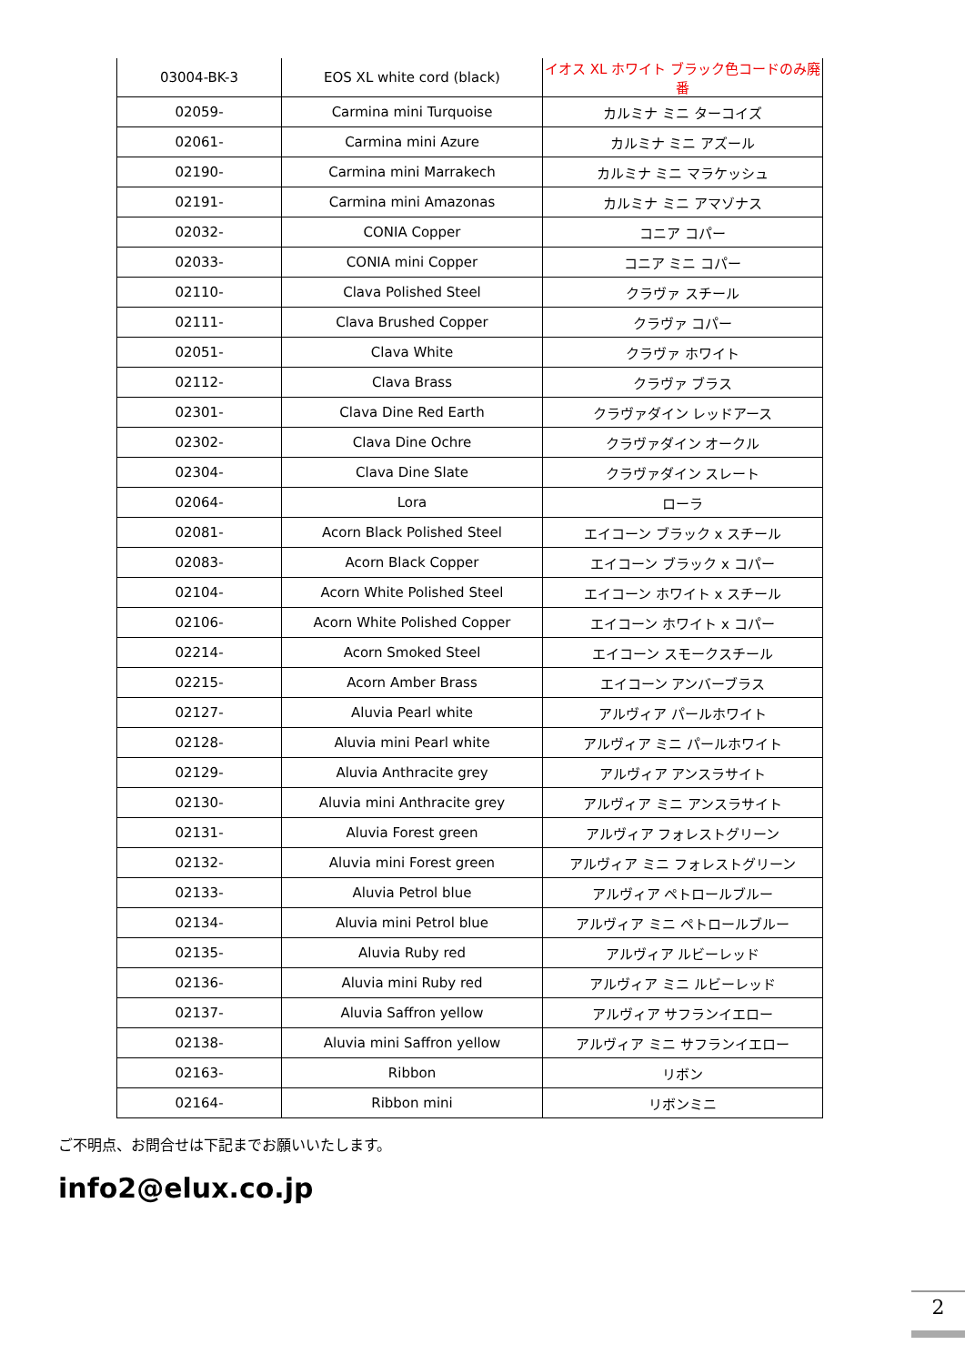| 03004-BK-3 | EOS XL white cord (black) | イオス XL ホワイト ブラック色コードのみ廃番 |
| 02059- | Carmina mini Turquoise | カルミナ ミニ ターコイズ |
| 02061- | Carmina mini Azure | カルミナ ミニ アズール |
| 02190- | Carmina mini Marrakech | カルミナ ミニ マラケッシュ |
| 02191- | Carmina mini Amazonas | カルミナ ミニ アマゾナス |
| 02032- | CONIA Copper | コニア コパー |
| 02033- | CONIA mini Copper | コニア ミニ コパー |
| 02110- | Clava Polished Steel | クラヴァ スチール |
| 02111- | Clava Brushed Copper | クラヴァ コパー |
| 02051- | Clava White | クラヴァ ホワイト |
| 02112- | Clava Brass | クラヴァ ブラス |
| 02301- | Clava Dine Red Earth | クラヴァダイン レッドアース |
| 02302- | Clava Dine Ochre | クラヴァダイン オークル |
| 02304- | Clava Dine Slate | クラヴァダイン スレート |
| 02064- | Lora | ローラ |
| 02081- | Acorn Black Polished Steel | エイコーン ブラック x スチール |
| 02083- | Acorn Black Copper | エイコーン ブラック x コパー |
| 02104- | Acorn White Polished Steel | エイコーン ホワイト x スチール |
| 02106- | Acorn White Polished Copper | エイコーン ホワイト x コパー |
| 02214- | Acorn Smoked Steel | エイコーン スモークスチール |
| 02215- | Acorn Amber Brass | エイコーン アンバーブラス |
| 02127- | Aluvia Pearl white | アルヴィア パールホワイト |
| 02128- | Aluvia mini Pearl white | アルヴィア ミニ パールホワイト |
| 02129- | Aluvia Anthracite grey | アルヴィア アンスラサイト |
| 02130- | Aluvia mini Anthracite grey | アルヴィア ミニ アンスラサイト |
| 02131- | Aluvia Forest green | アルヴィア フォレストグリーン |
| 02132- | Aluvia mini Forest green | アルヴィア ミニ フォレストグリーン |
| 02133- | Aluvia Petrol blue | アルヴィア ペトロールブルー |
| 02134- | Aluvia mini Petrol blue | アルヴィア ミニ ペトロールブルー |
| 02135- | Aluvia Ruby red | アルヴィア ルビーレッド |
| 02136- | Aluvia mini Ruby red | アルヴィア ミニ ルビーレッド |
| 02137- | Aluvia Saffron yellow | アルヴィア サフランイエロー |
| 02138- | Aluvia mini Saffron yellow | アルヴィア ミニ サフランイエロー |
| 02163- | Ribbon | リボン |
| 02164- | Ribbon mini | リボンミニ |
ご不明点、お問合せは下記までお願いいたします。
info2@elux.co.jp
2